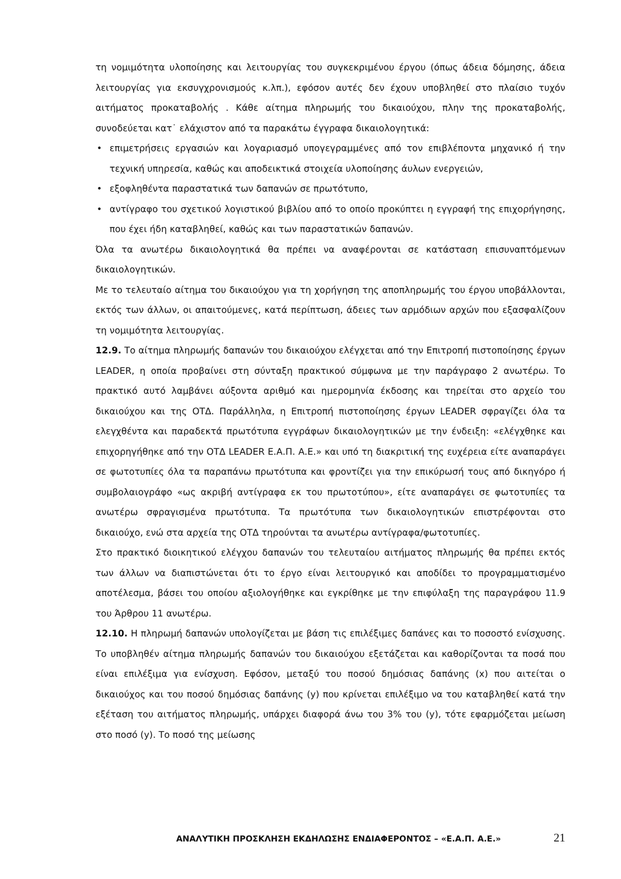τη νομιμότητα υλοποίησης και λειτουργίας του συγκεκριμένου έργου (όπως άδεια δόμησης, άδεια λειτουργίας για εκσυγχρονισμούς κ.λπ.), εφόσον αυτές δεν έχουν υποβληθεί στο πλαίσιο τυχόν αιτήματος προκαταβολής . Κάθε αίτημα πληρωμής του δικαιούχου, πλην της προκαταβολής, συνοδεύεται κατ˙ ελάχιστον από τα παρακάτω έγγραφα δικαιολογητικά:
• επιμετρήσεις εργασιών και λογαριασμό υπογεγραμμένες από τον επιβλέποντα μηχανικό ή την τεχνική υπηρεσία, καθώς και αποδεικτικά στοιχεία υλοποίησης άυλων ενεργειών,
• εξοφληθέντα παραστατικά των δαπανών σε πρωτότυπο,
• αντίγραφο του σχετικού λογιστικού βιβλίου από το οποίο προκύπτει η εγγραφή της επιχορήγησης, που έχει ήδη καταβληθεί, καθώς και των παραστατικών δαπανών.
Όλα τα ανωτέρω δικαιολογητικά θα πρέπει να αναφέρονται σε κατάσταση επισυναπτόμενων δικαιολογητικών.
Με το τελευταίο αίτημα του δικαιούχου για τη χορήγηση της αποπληρωμής του έργου υποβάλλονται, εκτός των άλλων, οι απαιτούμενες, κατά περίπτωση, άδειες των αρμόδιων αρχών που εξασφαλίζουν τη νομιμότητα λειτουργίας.
12.9. Το αίτημα πληρωμής δαπανών του δικαιούχου ελέγχεται από την Επιτροπή πιστοποίησης έργων LEADER, η οποία προβαίνει στη σύνταξη πρακτικού σύμφωνα με την παράγραφο 2 ανωτέρω. Το πρακτικό αυτό λαμβάνει αύξοντα αριθμό και ημερομηνία έκδοσης και τηρείται στο αρχείο του δικαιούχου και της ΟΤΔ. Παράλληλα, η Επιτροπή πιστοποίησης έργων LEADER σφραγίζει όλα τα ελεγχθέντα και παραδεκτά πρωτότυπα εγγράφων δικαιολογητικών με την ένδειξη: «ελέγχθηκε και επιχορηγήθηκε από την ΟΤΔ LEADER Ε.Α.Π. Α.Ε.» και υπό τη διακριτική της ευχέρεια είτε αναπαράγει σε φωτοτυπίες όλα τα παραπάνω πρωτότυπα και φροντίζει για την επικύρωσή τους από δικηγόρο ή συμβολαιογράφο «ως ακριβή αντίγραφα εκ του πρωτοτύπου», είτε αναπαράγει σε φωτοτυπίες τα ανωτέρω σφραγισμένα πρωτότυπα. Τα πρωτότυπα των δικαιολογητικών επιστρέφονται στο δικαιούχο, ενώ στα αρχεία της ΟΤΔ τηρούνται τα ανωτέρω αντίγραφα/φωτοτυπίες.
Στο πρακτικό διοικητικού ελέγχου δαπανών του τελευταίου αιτήματος πληρωμής θα πρέπει εκτός των άλλων να διαπιστώνεται ότι το έργο είναι λειτουργικό και αποδίδει το προγραμματισμένο αποτέλεσμα, βάσει του οποίου αξιολογήθηκε και εγκρίθηκε με την επιφύλαξη της παραγράφου 11.9 του Άρθρου 11 ανωτέρω.
12.10. Η πληρωμή δαπανών υπολογίζεται με βάση τις επιλέξιμες δαπάνες και το ποσοστό ενίσχυσης. Το υποβληθέν αίτημα πληρωμής δαπανών του δικαιούχου εξετάζεται και καθορίζονται τα ποσά που είναι επιλέξιμα για ενίσχυση. Εφόσον, μεταξύ του ποσού δημόσιας δαπάνης (x) που αιτείται ο δικαιούχος και του ποσού δημόσιας δαπάνης (y) που κρίνεται επιλέξιμο να του καταβληθεί κατά την εξέταση του αιτήματος πληρωμής, υπάρχει διαφορά άνω του 3% του (y), τότε εφαρμόζεται μείωση στο ποσό (y). Το ποσό της μείωσης
ΑΝΑΛΥΤΙΚΗ ΠΡΟΣΚΛΗΣΗ ΕΚΔΗΛΩΣΗΣ ΕΝΔΙΑΦΕΡΟΝΤΟΣ – «Ε.Α.Π. Α.Ε.» 21